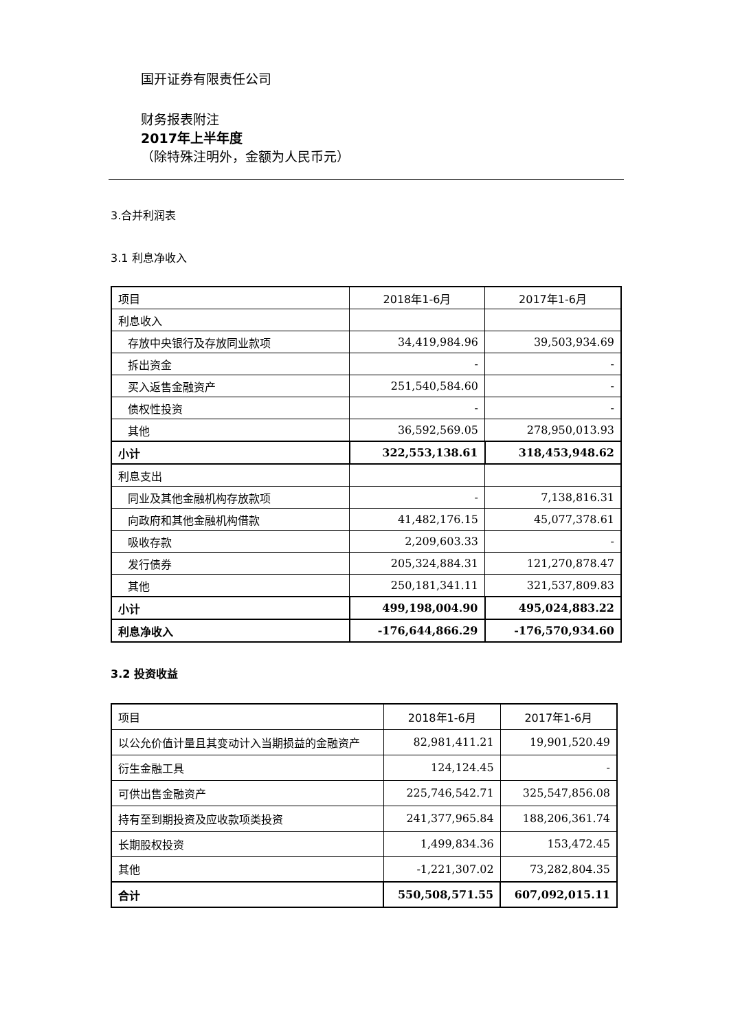国开证券有限责任公司
财务报表附注
2017年上半年度
（除特殊注明外，金额为人民币元）
3.合并利润表
3.1 利息净收入
| 项目 | 2018年1-6月 | 2017年1-6月 |
| 利息收入 | | |
| 存放中央银行及存放同业款项 | 34,419,984.96 | 39,503,934.69 |
| 拆出资金 | - | - |
| 买入返售金融资产 | 251,540,584.60 | - |
| 债权性投资 | - | - |
| 其他 | 36,592,569.05 | 278,950,013.93 |
| 小计 | 322,553,138.61 | 318,453,948.62 |
| 利息支出 | | |
| 同业及其他金融机构存放款项 | - | 7,138,816.31 |
| 向政府和其他金融机构借款 | 41,482,176.15 | 45,077,378.61 |
| 吸收存款 | 2,209,603.33 | - |
| 发行债券 | 205,324,884.31 | 121,270,878.47 |
| 其他 | 250,181,341.11 | 321,537,809.83 |
| 小计 | 499,198,004.90 | 495,024,883.22 |
| 利息净收入 | -176,644,866.29 | -176,570,934.60 |
3.2 投资收益
| 项目 | 2018年1-6月 | 2017年1-6月 |
| 以公允价值计量且其变动计入当期损益的金融资产 | 82,981,411.21 | 19,901,520.49 |
| 衍生金融工具 | 124,124.45 | - |
| 可供出售金融资产 | 225,746,542.71 | 325,547,856.08 |
| 持有至到期投资及应收款项类投资 | 241,377,965.84 | 188,206,361.74 |
| 长期股权投资 | 1,499,834.36 | 153,472.45 |
| 其他 | -1,221,307.02 | 73,282,804.35 |
| 合计 | 550,508,571.55 | 607,092,015.11 |